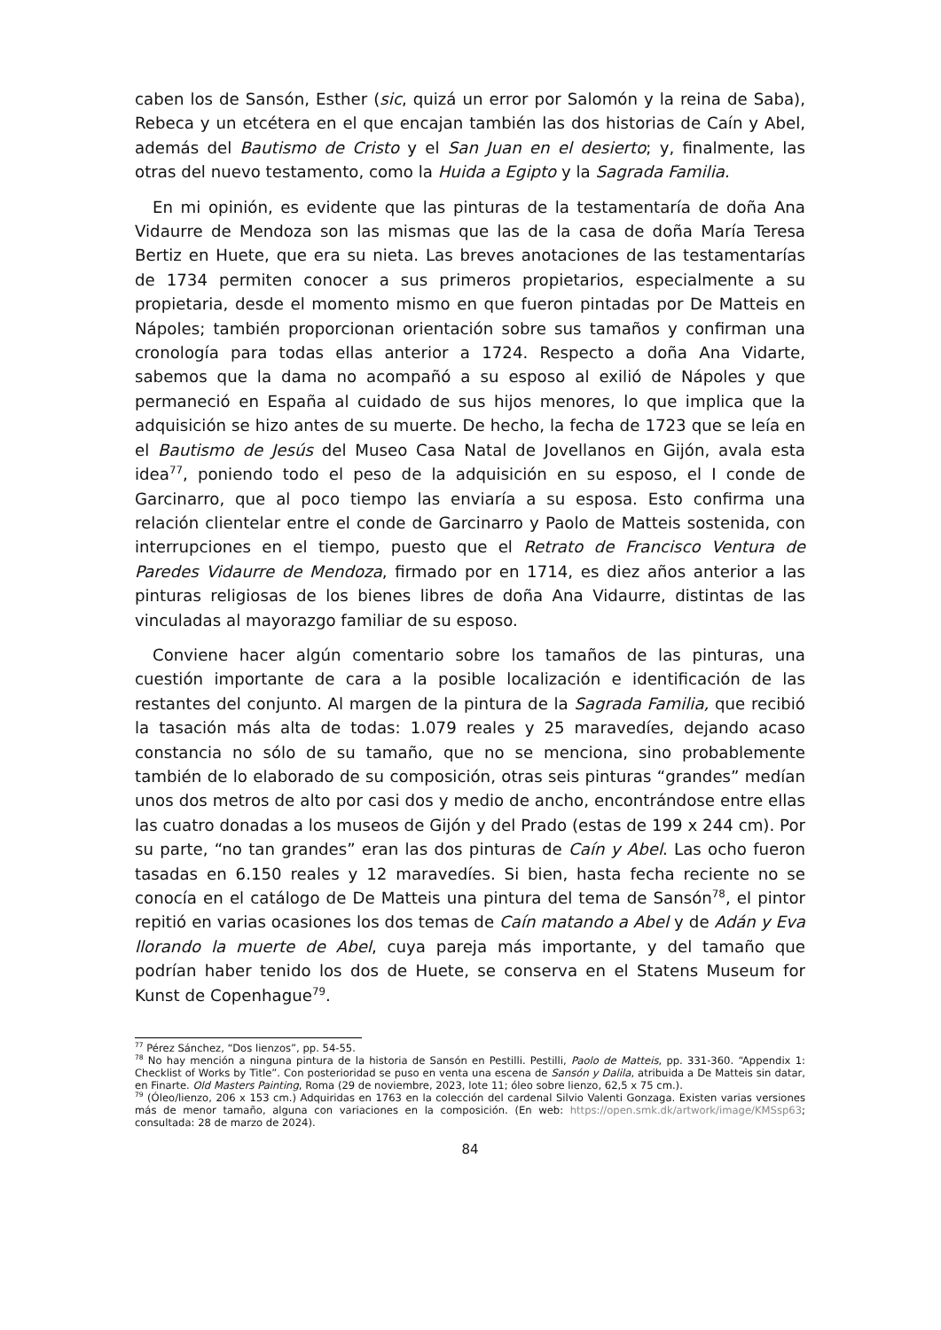caben los de Sansón, Esther (sic, quizá un error por Salomón y la reina de Saba), Rebeca y un etcétera en el que encajan también las dos historias de Caín y Abel, además del Bautismo de Cristo y el San Juan en el desierto; y, finalmente, las otras del nuevo testamento, como la Huida a Egipto y la Sagrada Familia.
En mi opinión, es evidente que las pinturas de la testamentaría de doña Ana Vidaurre de Mendoza son las mismas que las de la casa de doña María Teresa Bertiz en Huete, que era su nieta. Las breves anotaciones de las testamentarías de 1734 permiten conocer a sus primeros propietarios, especialmente a su propietaria, desde el momento mismo en que fueron pintadas por De Matteis en Nápoles; también proporcionan orientación sobre sus tamaños y confirman una cronología para todas ellas anterior a 1724. Respecto a doña Ana Vidarte, sabemos que la dama no acompañó a su esposo al exilió de Nápoles y que permaneció en España al cuidado de sus hijos menores, lo que implica que la adquisición se hizo antes de su muerte. De hecho, la fecha de 1723 que se leía en el Bautismo de Jesús del Museo Casa Natal de Jovellanos en Gijón, avala esta idea<sup>77</sup>, poniendo todo el peso de la adquisición en su esposo, el I conde de Garcinarro, que al poco tiempo las enviaría a su esposa. Esto confirma una relación clientelar entre el conde de Garcinarro y Paolo de Matteis sostenida, con interrupciones en el tiempo, puesto que el Retrato de Francisco Ventura de Paredes Vidaurre de Mendoza, firmado por en 1714, es diez años anterior a las pinturas religiosas de los bienes libres de doña Ana Vidaurre, distintas de las vinculadas al mayorazgo familiar de su esposo.
Conviene hacer algún comentario sobre los tamaños de las pinturas, una cuestión importante de cara a la posible localización e identificación de las restantes del conjunto. Al margen de la pintura de la Sagrada Familia, que recibió la tasación más alta de todas: 1.079 reales y 25 maravedíes, dejando acaso constancia no sólo de su tamaño, que no se menciona, sino probablemente también de lo elaborado de su composición, otras seis pinturas “grandes” medían unos dos metros de alto por casi dos y medio de ancho, encontrándose entre ellas las cuatro donadas a los museos de Gijón y del Prado (estas de 199 x 244 cm). Por su parte, “no tan grandes” eran las dos pinturas de Caín y Abel. Las ocho fueron tasadas en 6.150 reales y 12 maravedíes. Si bien, hasta fecha reciente no se conocía en el catálogo de De Matteis una pintura del tema de Sansón<sup>78</sup>, el pintor repitió en varias ocasiones los dos temas de Caín matando a Abel y de Adán y Eva llorando la muerte de Abel, cuya pareja más importante, y del tamaño que podrían haber tenido los dos de Huete, se conserva en el Statens Museum for Kunst de Copenhague<sup>79</sup>.
<sup>77</sup> Pérez Sánchez, “Dos lienzos”, pp. 54-55.
<sup>78</sup> No hay mención a ninguna pintura de la historia de Sansón en Pestilli. Pestilli, Paolo de Matteis, pp. 331-360. “Appendix 1: Checklist of Works by Title”. Con posterioridad se puso en venta una escena de Sansón y Dalila, atribuida a De Matteis sin datar, en Finarte. Old Masters Painting, Roma (29 de noviembre, 2023, lote 11; óleo sobre lienzo, 62,5 x 75 cm.).
<sup>79</sup> (Óleo/lienzo, 206 x 153 cm.) Adquiridas en 1763 en la colección del cardenal Silvio Valenti Gonzaga. Existen varias versiones más de menor tamaño, alguna con variaciones en la composición. (En web: https://open.smk.dk/artwork/image/KMSsp63; consultada: 28 de marzo de 2024).
84